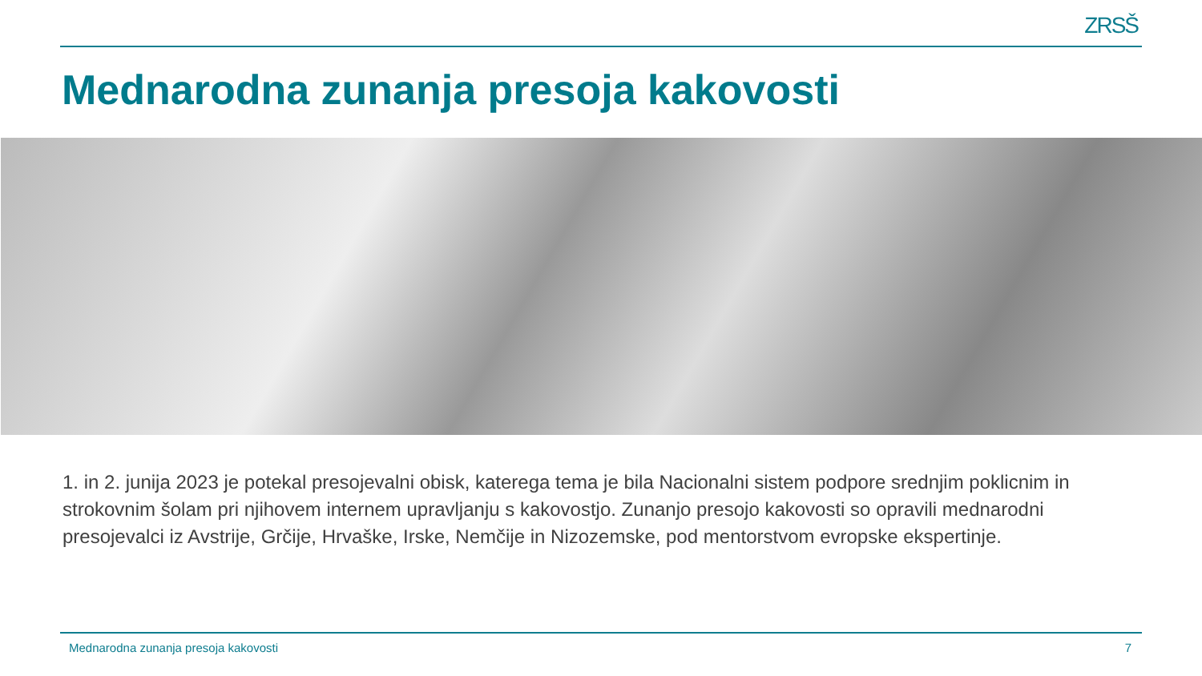ZRSŠ
Mednarodna zunanja presoja kakovosti
1. in 2. junija 2023 je potekal presojevalni obisk, katerega tema je bila Nacionalni sistem podpore srednjim poklicnim in strokovnim šolam pri njihovem internem upravljanju s kakovostjo. Zunanjo presojo kakovosti so opravili mednarodni presojevalci iz Avstrije, Grčije, Hrvaške, Irske, Nemčije in Nizozemske, pod mentorstvom evropske ekspertinje.
Mednarodna zunanja presoja kakovosti 7